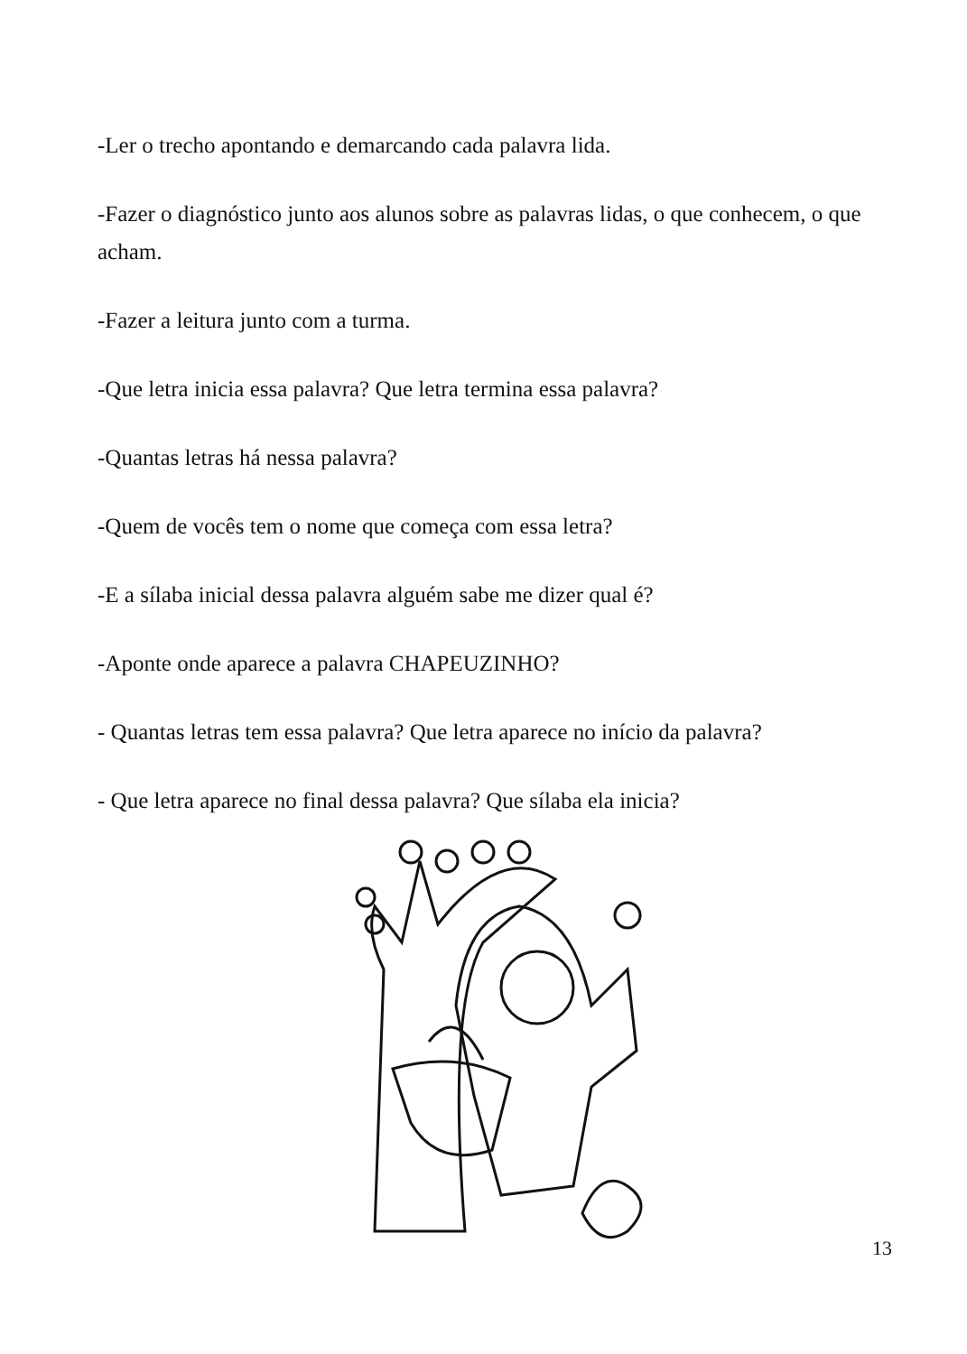-Ler o trecho apontando e demarcando cada palavra lida.
-Fazer o diagnóstico junto aos alunos sobre as palavras lidas, o que conhecem, o que acham.
-Fazer a leitura junto com a turma.
-Que letra inicia essa palavra? Que letra termina essa palavra?
-Quantas letras há nessa palavra?
-Quem de vocês tem o nome que começa com essa letra?
-E a sílaba inicial dessa palavra alguém sabe me dizer qual é?
-Aponte onde aparece a palavra CHAPEUZINHO?
- Quantas letras tem essa palavra? Que letra aparece no início da palavra?
- Que letra aparece no final dessa palavra? Que sílaba ela inicia?
13